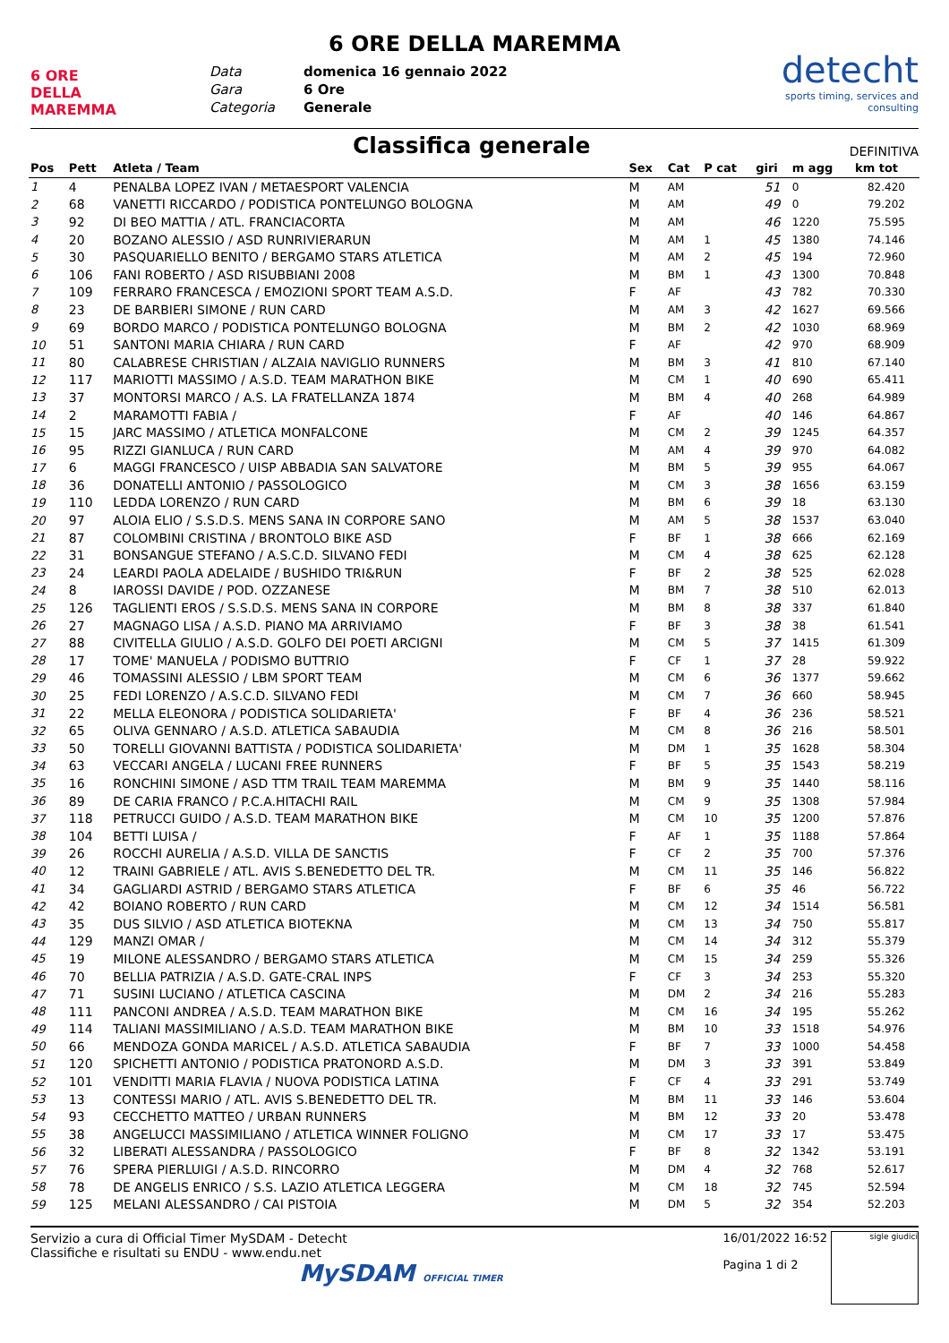6 ORE DELLA MAREMMA
6 ORE DELLA MAREMMA
Data domenica 16 gennaio 2022 Gara 6 Ore Categoria Generale
detecht
sports timing, services and consulting
Classifica generale
DEFINITIVA
| Pos | Pett | Atleta / Team | Sex | Cat | P cat | giri | m agg | km tot |
| --- | --- | --- | --- | --- | --- | --- | --- | --- |
| 1 | 4 | PENALBA LOPEZ IVAN / METAESPORT VALENCIA | M | AM | | 51 | 0 | 82.420 |
| 2 | 68 | VANETTI RICCARDO / PODISTICA PONTELUNGO BOLOGNA | M | AM | | 49 | 0 | 79.202 |
| 3 | 92 | DI BEO MATTIA / ATL. FRANCIACORTA | M | AM | | 46 | 1220 | 75.595 |
| 4 | 20 | BOZANO ALESSIO / ASD RUNRIVIERARUN | M | AM | 1 | 45 | 1380 | 74.146 |
| 5 | 30 | PASQUARIELLO BENITO / BERGAMO STARS ATLETICA | M | AM | 2 | 45 | 194 | 72.960 |
| 6 | 106 | FANI ROBERTO / ASD RISUBBIANI 2008 | M | BM | 1 | 43 | 1300 | 70.848 |
| 7 | 109 | FERRARO FRANCESCA / EMOZIONI SPORT TEAM A.S.D. | F | AF | | 43 | 782 | 70.330 |
| 8 | 23 | DE BARBIERI SIMONE / RUN CARD | M | AM | 3 | 42 | 1627 | 69.566 |
| 9 | 69 | BORDO MARCO / PODISTICA PONTELUNGO BOLOGNA | M | BM | 2 | 42 | 1030 | 68.969 |
| 10 | 51 | SANTONI MARIA CHIARA / RUN CARD | F | AF | | 42 | 970 | 68.909 |
| 11 | 80 | CALABRESE CHRISTIAN / ALZAIA NAVIGLIO RUNNERS | M | BM | 3 | 41 | 810 | 67.140 |
| 12 | 117 | MARIOTTI MASSIMO / A.S.D. TEAM MARATHON BIKE | M | CM | 1 | 40 | 690 | 65.411 |
| 13 | 37 | MONTORSI MARCO / A.S. LA FRATELLANZA 1874 | M | BM | 4 | 40 | 268 | 64.989 |
| 14 | 2 | MARAMOTTI FABIA / | F | AF | | 40 | 146 | 64.867 |
| 15 | 15 | JARC MASSIMO / ATLETICA MONFALCONE | M | CM | 2 | 39 | 1245 | 64.357 |
| 16 | 95 | RIZZI GIANLUCA / RUN CARD | M | AM | 4 | 39 | 970 | 64.082 |
| 17 | 6 | MAGGI FRANCESCO / UISP ABBADIA SAN SALVATORE | M | BM | 5 | 39 | 955 | 64.067 |
| 18 | 36 | DONATELLI ANTONIO / PASSOLOGICO | M | CM | 3 | 38 | 1656 | 63.159 |
| 19 | 110 | LEDDA LORENZO / RUN CARD | M | BM | 6 | 39 | 18 | 63.130 |
| 20 | 97 | ALOIA ELIO / S.S.D.S. MENS SANA IN CORPORE SANO | M | AM | 5 | 38 | 1537 | 63.040 |
| 21 | 87 | COLOMBINI CRISTINA / BRONTOLO BIKE ASD | F | BF | 1 | 38 | 666 | 62.169 |
| 22 | 31 | BONSANGUE STEFANO / A.S.C.D. SILVANO FEDI | M | CM | 4 | 38 | 625 | 62.128 |
| 23 | 24 | LEARDI PAOLA ADELAIDE / BUSHIDO TRI&RUN | F | BF | 2 | 38 | 525 | 62.028 |
| 24 | 8 | IAROSSI DAVIDE / POD. OZZANESE | M | BM | 7 | 38 | 510 | 62.013 |
| 25 | 126 | TAGLIENTI EROS / S.S.D.S. MENS SANA IN CORPORE | M | BM | 8 | 38 | 337 | 61.840 |
| 26 | 27 | MAGNAGO LISA / A.S.D. PIANO MA ARRIVIAMO | F | BF | 3 | 38 | 38 | 61.541 |
| 27 | 88 | CIVITELLA GIULIO / A.S.D. GOLFO DEI POETI ARCIGNI | M | CM | 5 | 37 | 1415 | 61.309 |
| 28 | 17 | TOME' MANUELA / PODISMO BUTTRIO | F | CF | 1 | 37 | 28 | 59.922 |
| 29 | 46 | TOMASSINI ALESSIO / LBM SPORT TEAM | M | CM | 6 | 36 | 1377 | 59.662 |
| 30 | 25 | FEDI LORENZO / A.S.C.D. SILVANO FEDI | M | CM | 7 | 36 | 660 | 58.945 |
| 31 | 22 | MELLA ELEONORA / PODISTICA SOLIDARIETA' | F | BF | 4 | 36 | 236 | 58.521 |
| 32 | 65 | OLIVA GENNARO / A.S.D. ATLETICA SABAUDIA | M | CM | 8 | 36 | 216 | 58.501 |
| 33 | 50 | TORELLI GIOVANNI BATTISTA / PODISTICA SOLIDARIETA' | M | DM | 1 | 35 | 1628 | 58.304 |
| 34 | 63 | VECCARI ANGELA / LUCANI FREE RUNNERS | F | BF | 5 | 35 | 1543 | 58.219 |
| 35 | 16 | RONCHINI SIMONE / ASD TTM TRAIL TEAM MAREMMA | M | BM | 9 | 35 | 1440 | 58.116 |
| 36 | 89 | DE CARIA FRANCO / P.C.A.HITACHI RAIL | M | CM | 9 | 35 | 1308 | 57.984 |
| 37 | 118 | PETRUCCI GUIDO / A.S.D. TEAM MARATHON BIKE | M | CM | 10 | 35 | 1200 | 57.876 |
| 38 | 104 | BETTI LUISA / | F | AF | 1 | 35 | 1188 | 57.864 |
| 39 | 26 | ROCCHI AURELIA / A.S.D. VILLA DE SANCTIS | F | CF | 2 | 35 | 700 | 57.376 |
| 40 | 12 | TRAINI GABRIELE / ATL. AVIS S.BENEDETTO DEL TR. | M | CM | 11 | 35 | 146 | 56.822 |
| 41 | 34 | GAGLIARDI ASTRID / BERGAMO STARS ATLETICA | F | BF | 6 | 35 | 46 | 56.722 |
| 42 | 42 | BOIANO ROBERTO / RUN CARD | M | CM | 12 | 34 | 1514 | 56.581 |
| 43 | 35 | DUS SILVIO / ASD ATLETICA BIOTEKNA | M | CM | 13 | 34 | 750 | 55.817 |
| 44 | 129 | MANZI OMAR / | M | CM | 14 | 34 | 312 | 55.379 |
| 45 | 19 | MILONE ALESSANDRO / BERGAMO STARS ATLETICA | M | CM | 15 | 34 | 259 | 55.326 |
| 46 | 70 | BELLIA PATRIZIA / A.S.D. GATE-CRAL INPS | F | CF | 3 | 34 | 253 | 55.320 |
| 47 | 71 | SUSINI LUCIANO / ATLETICA CASCINA | M | DM | 2 | 34 | 216 | 55.283 |
| 48 | 111 | PANCONI ANDREA / A.S.D. TEAM MARATHON BIKE | M | CM | 16 | 34 | 195 | 55.262 |
| 49 | 114 | TALIANI MASSIMILIANO / A.S.D. TEAM MARATHON BIKE | M | BM | 10 | 33 | 1518 | 54.976 |
| 50 | 66 | MENDOZA GONDA MARICEL / A.S.D. ATLETICA SABAUDIA | F | BF | 7 | 33 | 1000 | 54.458 |
| 51 | 120 | SPICHETTI ANTONIO / PODISTICA PRATONORD A.S.D. | M | DM | 3 | 33 | 391 | 53.849 |
| 52 | 101 | VENDITTI MARIA FLAVIA / NUOVA PODISTICA LATINA | F | CF | 4 | 33 | 291 | 53.749 |
| 53 | 13 | CONTESSI MARIO / ATL. AVIS S.BENEDETTO DEL TR. | M | BM | 11 | 33 | 146 | 53.604 |
| 54 | 93 | CECCHETTO MATTEO / URBAN RUNNERS | M | BM | 12 | 33 | 20 | 53.478 |
| 55 | 38 | ANGELUCCI MASSIMILIANO / ATLETICA WINNER FOLIGNO | M | CM | 17 | 33 | 17 | 53.475 |
| 56 | 32 | LIBERATI ALESSANDRA / PASSOLOGICO | F | BF | 8 | 32 | 1342 | 53.191 |
| 57 | 76 | SPERA PIERLUIGI / A.S.D. RINCORRO | M | DM | 4 | 32 | 768 | 52.617 |
| 58 | 78 | DE ANGELIS ENRICO / S.S. LAZIO ATLETICA LEGGERA | M | CM | 18 | 32 | 745 | 52.594 |
| 59 | 125 | MELANI ALESSANDRO / CAI PISTOIA | M | DM | 5 | 32 | 354 | 52.203 |
Servizio a cura di Official Timer MySDAM - Detecht
Classifiche e risultati su ENDU - www.endu.net
MySDAM OFFICIAL TIMER
16/01/2022 16:52
Pagina 1 di 2
sigle giudici